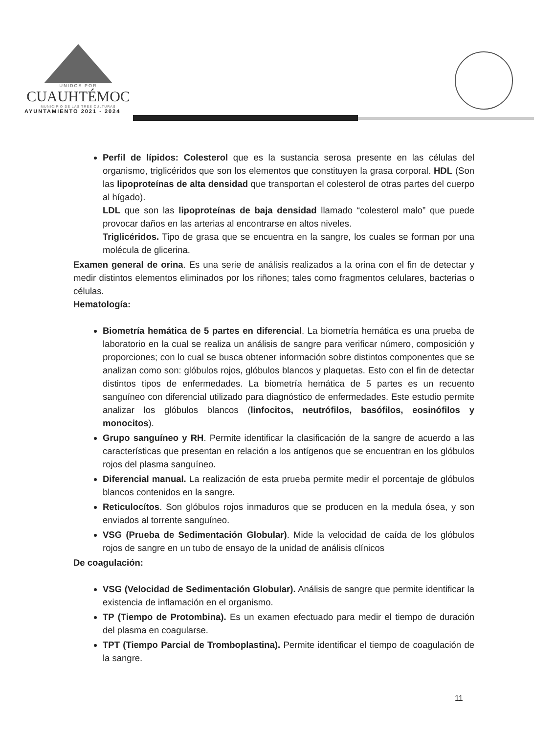UNIDOS POR
CUAUHTÉMOC
MUNICIPIO DE LAS TRES CULTURAS
AYUNTAMIENTO 2021 - 2024
Perfil de lípidos: Colesterol que es la sustancia serosa presente en las células del organismo, triglicéridos que son los elementos que constituyen la grasa corporal. HDL (Son las lipoproteínas de alta densidad que transportan el colesterol de otras partes del cuerpo al hígado).
LDL que son las lipoproteínas de baja densidad llamado “colesterol malo” que puede provocar daños en las arterias al encontrarse en altos niveles.
Triglicéridos. Tipo de grasa que se encuentra en la sangre, los cuales se forman por una molécula de glicerina.
Examen general de orina. Es una serie de análisis realizados a la orina con el fin de detectar y medir distintos elementos eliminados por los riñones; tales como fragmentos celulares, bacterias o células.
Hematología:
Biometría hemática de 5 partes en diferencial. La biometría hemática es una prueba de laboratorio en la cual se realiza un análisis de sangre para verificar número, composición y proporciones; con lo cual se busca obtener información sobre distintos componentes que se analizan como son: glóbulos rojos, glóbulos blancos y plaquetas. Esto con el fin de detectar distintos tipos de enfermedades. La biometría hemática de 5 partes es un recuento sanguíneo con diferencial utilizado para diagnóstico de enfermedades. Este estudio permite analizar los glóbulos blancos (linfocitos, neutrófilos, basófilos, eosinófilos y monocitos).
Grupo sanguíneo y RH. Permite identificar la clasificación de la sangre de acuerdo a las características que presentan en relación a los antígenos que se encuentran en los glóbulos rojos del plasma sanguíneo.
Diferencial manual. La realización de esta prueba permite medir el porcentaje de glóbulos blancos contenidos en la sangre.
Reticulocítos. Son glóbulos rojos inmaduros que se producen en la medula ósea, y son enviados al torrente sanguíneo.
VSG (Prueba de Sedimentación Globular). Mide la velocidad de caída de los glóbulos rojos de sangre en un tubo de ensayo de la unidad de análisis clínicos
De coagulación:
VSG (Velocidad de Sedimentación Globular). Análisis de sangre que permite identificar la existencia de inflamación en el organismo.
TP (Tiempo de Protombina). Es un examen efectuado para medir el tiempo de duración del plasma en coagularse.
TPT (Tiempo Parcial de Tromboplastina). Permite identificar el tiempo de coagulación de la sangre.
11